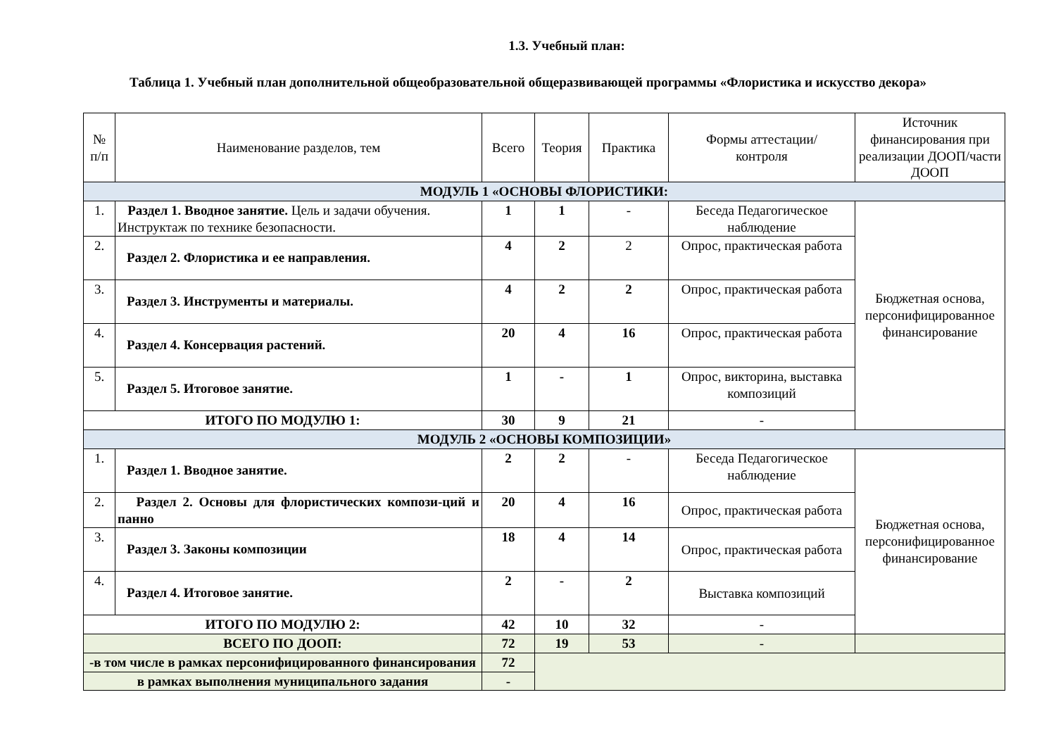1.3. Учебный план:
Таблица 1. Учебный план дополнительной общеобразовательной общеразвивающей программы «Флористика и искусство декора»
| № п/п | Наименование разделов, тем | Всего | Теория | Практика | Формы аттестации/ контроля | Источник финансирования при реализации ДООП/части ДООП |
| --- | --- | --- | --- | --- | --- | --- |
| МОДУЛЬ 1 «ОСНОВЫ ФЛОРИСТИКИ: | | | | | | |
| 1. | Раздел 1. Вводное занятие. Цель и задачи обучения. Инструктаж по технике безопасности. | 1 | 1 | - | Беседа Педагогическое наблюдение | Бюджетная основа, персонифицированное финансирование |
| 2. | Раздел 2. Флористика и ее направления. | 4 | 2 | 2 | Опрос, практическая работа | |
| 3. | Раздел 3. Инструменты и материалы. | 4 | 2 | 2 | Опрос, практическая работа | |
| 4. | Раздел 4. Консервация растений. | 20 | 4 | 16 | Опрос, практическая работа | |
| 5. | Раздел 5. Итоговое занятие. | 1 | - | 1 | Опрос, викторина, выставка композиций | |
| ИТОГО ПО МОДУЛЮ 1: | | 30 | 9 | 21 | - | |
| МОДУЛЬ 2 «ОСНОВЫ КОМПОЗИЦИИ» | | | | | | |
| 1. | Раздел 1. Вводное занятие. | 2 | 2 | - | Беседа Педагогическое наблюдение | Бюджетная основа, персонифицированное финансирование |
| 2. | Раздел 2. Основы для флористических компози-ций и панно | 20 | 4 | 16 | Опрос, практическая работа | |
| 3. | Раздел 3. Законы композиции | 18 | 4 | 14 | Опрос, практическая работа | |
| 4. | Раздел 4. Итоговое занятие. | 2 | - | 2 | Выставка композиций | |
| ИТОГО ПО МОДУЛЮ 2: | | 42 | 10 | 32 | - | |
| ВСЕГО ПО ДООП: | | 72 | 19 | 53 | - | |
| -в том числе в рамках персонифицированного финансирования | | 72 | | | | |
| в рамках выполнения муниципального задания | | - | | | | |